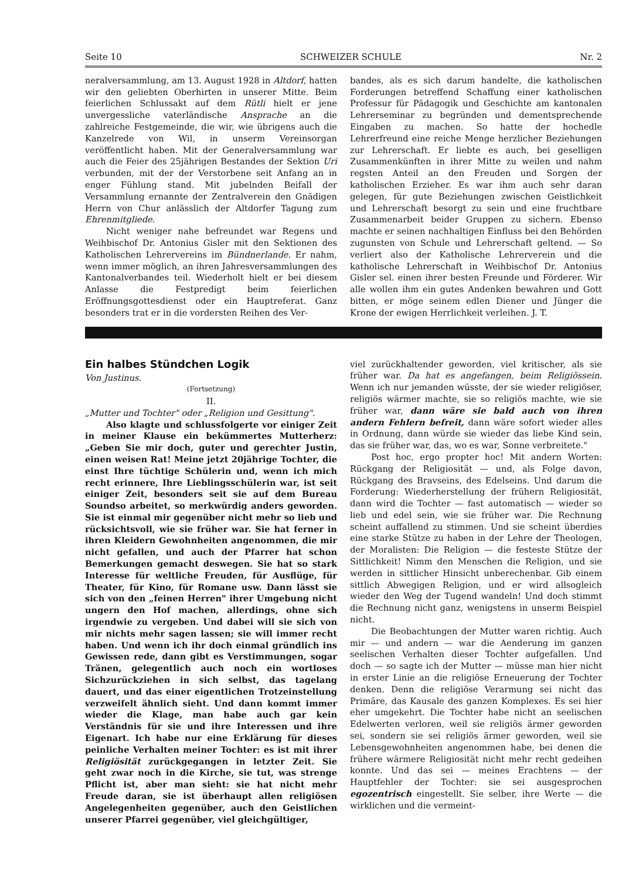Seite 10 SCHWEIZER SCHULE Nr. 2
neralversammlung, am 13. August 1928 in Altdorf, hatten wir den geliebten Oberhirten in unserer Mitte. Beim feierlichen Schlussakt auf dem Rütli hielt er jene unvergessliche vaterländische Ansprache an die zahlreiche Festgemeinde, die wir, wie übrigens auch die Kanzelrede von Wil, in unserm Vereinsorgan veröffentlicht haben. Mit der Generalversammlung war auch die Feier des 25jährigen Bestandes der Sektion Uri verbunden, mit der der Verstorbene seit Anfang an in enger Fühlung stand. Mit jubelnden Beifall der Versammlung ernannte der Zentralverein den Gnädigen Herrn von Chur anlässlich der Altdorfer Tagung zum Ehrenmitgliede.
Nicht weniger nahe befreundet war Regens und Weihbischof Dr. Antonius Gisler mit den Sektionen des Katholischen Lehrervereins im Bündnerlande. Er nahm, wenn immer möglich, an ihren Jahresversammlungen des Kantonalverbandes teil. Wiederholt hielt er bei diesem Anlasse die Festpredigt beim feierlichen Eröffnungsgottesdienst oder ein Hauptreferat. Ganz besonders trat er in die vordersten Reihen des Ver-
bandes, als es sich darum handelte, die katholischen Forderungen betreffend Schaffung einer katholischen Professur für Pädagogik und Geschichte am kantonalen Lehrerseminar zu begründen und dementsprechende Eingaben zu machen. So hatte der hochedle Lehrerfreund eine reiche Menge herzlicher Beziehungen zur Lehrerschaft. Er liebte es auch, bei geselligen Zusammenkünften in ihrer Mitte zu weilen und nahm regsten Anteil an den Freuden und Sorgen der katholischen Erzieher. Es war ihm auch sehr daran gelegen, für gute Beziehungen zwischen Geistlichkeit und Lehrerschaft besorgt zu sein und eine fruchtbare Zusammenarbeit beider Gruppen zu sichern. Ebenso machte er seinen nachhaltigen Einfluss bei den Behörden zugunsten von Schule und Lehrerschaft geltend. — So verliert also der Katholische Lehrerverein und die katholische Lehrerschaft in Weihbischof Dr. Antonius Gisler sel. einen ihrer besten Freunde und Förderer. Wir alle wollen ihm ein gutes Andenken bewahren und Gott bitten, er möge seinem edlen Diener und Jünger die Krone der ewigen Herrlichkeit verleihen. J. T.
Ein halbes Stündchen Logik
Von Justinus.
(Fortsetzung)
II.
„Mutter und Tochter" oder „Religion und Gesittung".
Also klagte und schlussfolgerte vor einiger Zeit in meiner Klause ein bekümmertes Mutterherz: „Geben Sie mir doch, guter und gerechter Justin, einen weisen Rat! Meine jetzt 20jährige Tochter, die einst Ihre tüchtige Schülerin und, wenn ich mich recht erinnere, Ihre Lieblingsschülerin war, ist seit einiger Zeit, besonders seit sie auf dem Bureau Soundso arbeitet, so merkwürdig anders geworden. Sie ist einmal mir gegenüber nicht mehr so lieb und rücksichtsvoll, wie sie früher war. Sie hat ferner in ihren Kleidern Gewohnheiten angenommen, die mir nicht gefallen, und auch der Pfarrer hat schon Bemerkungen gemacht deswegen. Sie hat so stark Interesse für weltliche Freuden, für Ausflüge, für Theater, für Kino, für Romane usw. Dann lässt sie sich von den „feinen Herren" ihrer Umgebung nicht ungern den Hof machen, allerdings, ohne sich irgendwie zu vergeben. Und dabei will sie sich von mir nichts mehr sagen lassen; sie will immer recht haben. Und wenn ich ihr doch einmal gründlich ins Gewissen rede, dann gibt es Verstimmungen, sogar Tränen, gelegentlich auch noch ein wortloses Sichzurückziehen in sich selbst, das tagelang dauert, und das einer eigentlichen Trotzeinstellung verzweifelt ähnlich sieht. Und dann kommt immer wieder die Klage, man habe auch gar kein Verständnis für sie und ihre Interessen und ihre Eigenart. Ich habe nur eine Erklärung für dieses peinliche Verhalten meiner Tochter: es ist mit ihrer Religiösität zurückgegangen in letzter Zeit. Sie geht zwar noch in die Kirche, sie tut, was strenge Pflicht ist, aber man sieht: sie hat nicht mehr Freude daran, sie ist überhaupt allen religiösen Angelegenheiten gegenüber, auch den Geistlichen unserer Pfarrei gegenüber, viel gleichgültiger,
viel zurückhaltender geworden, viel kritischer, als sie früher war. Da hat es angefangen, beim Religiössein. Wenn ich nur jemanden wüsste, der sie wieder religiöser, religiös wärmer machte, sie so religiös machte, wie sie früher war, dann wäre sie bald auch von ihren andern Fehlern befreit, dann wäre sofort wieder alles in Ordnung, dann würde sie wieder das liebe Kind sein, das sie früher war, das, wo es war, Sonne verbreitete."
Post hoc, ergo propter hoc! Mit andern Worten: Rückgang der Religiosität — und, als Folge davon, Rückgang des Bravseins, des Edelseins. Und darum die Forderung: Wiederherstellung der frühern Religiosität, dann wird die Tochter — fast automatisch — wieder so lieb und edel sein, wie sie früher war. Die Rechnung scheint auffallend zu stimmen. Und sie scheint überdies eine starke Stütze zu haben in der Lehre der Theologen, der Moralisten: Die Religion — die festeste Stütze der Sittlichkeit! Nimm den Menschen die Religion, und sie werden in sittlicher Hinsicht unberechenbar. Gib einem sittlich Abwegigen Religion, und er wird allsogleich wieder den Weg der Tugend wandeln! Und doch stimmt die Rechnung nicht ganz, wenigstens in unserm Beispiel nicht.
Die Beobachtungen der Mutter waren richtig. Auch mir — und andern — war die Aenderung im ganzen seelischen Verhalten dieser Tochter aufgefallen. Und doch — so sagte ich der Mutter — müsse man hier nicht in erster Linie an die religiöse Erneuerung der Tochter denken. Denn die religiöse Verarmung sei nicht das Primäre, das Kausale des ganzen Komplexes. Es sei hier eher umgekehrt. Die Tochter habe nicht an seelischen Edelwerten verloren, weil sie religiös ärmer geworden sei, sondern sie sei religiös ärmer geworden, weil sie Lebensgewohnheiten angenommen habe, bei denen die frühere wärmere Religiosität nicht mehr recht gedeihen konnte. Und das sei — meines Erachtens — der Hauptfehler der Tochter: sie sei ausgesprochen egozentrisch eingestellt. Sie selber, ihre Werte — die wirklichen und die vermeint-